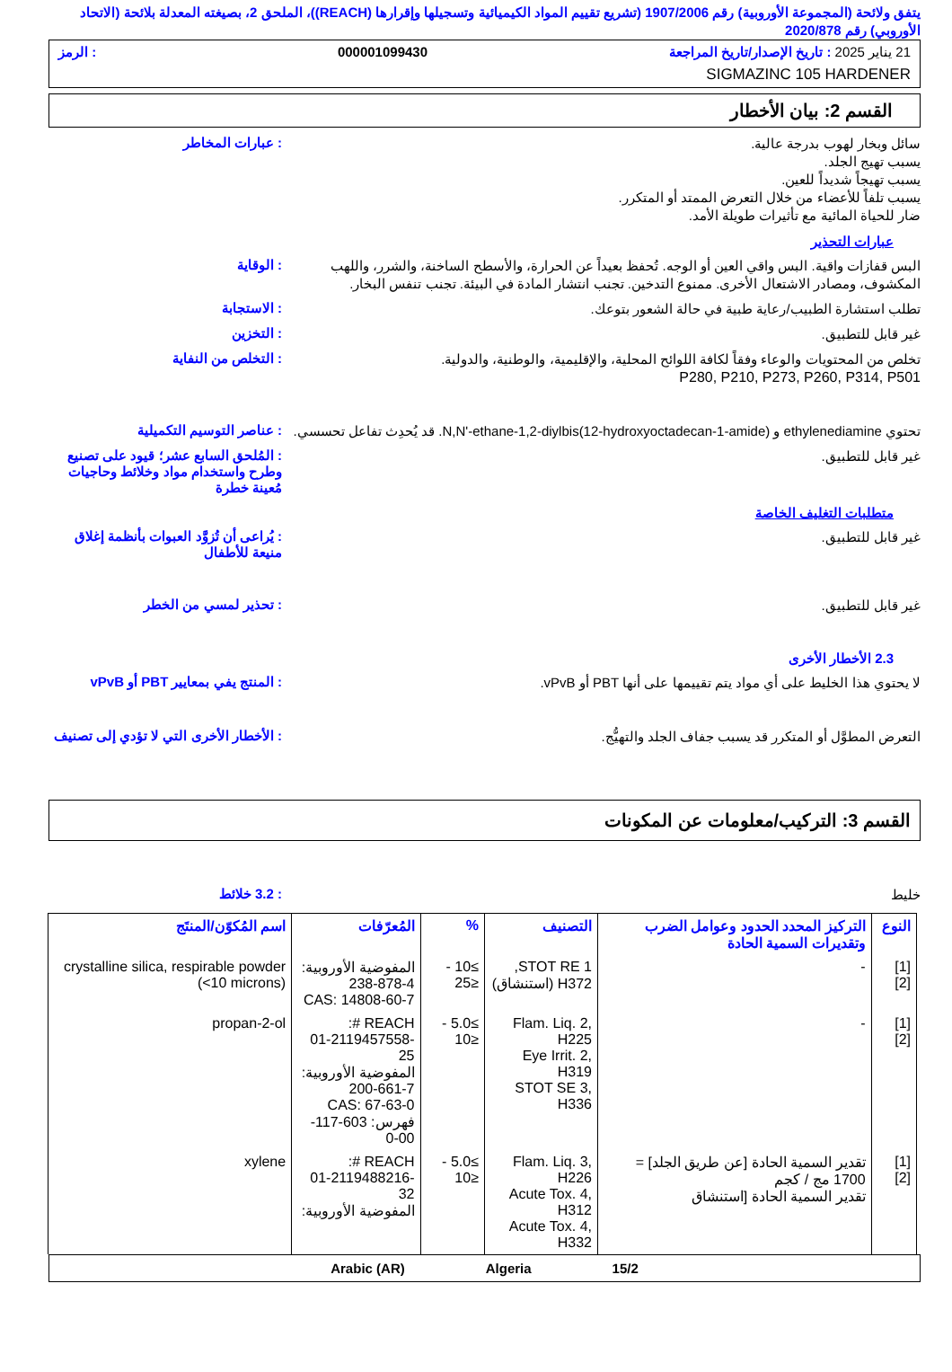يتفق ولائحة (المجموعة الأوروبية) رقم 1907/2006 (تشريع تقييم المواد الكيميائية وتسجيلها وإقرارها (REACH))، الملحق 2، بصيغته المعدلة بلائحة (الاتحاد الأوروبي) رقم 2020/878
21 يناير 2025 : تاريخ الإصدار/تاريخ المراجعة 000001099430: الرمز
SIGMAZINC 105 HARDENER
القسم 2: بيان الأخطار
سائل وبخار لهوب بدرجة عالية.
يسبب تهيج الجلد.
يسبب تهيجاً شديداً للعين.
يسبب تلفاً للأعضاء من خلال التعرض الممتد أو المتكرر.
ضار للحياة المائية مع تأثيرات طويلة الأمد.
: عبارات المخاطر
عبارات التحذير
البس قفازات واقية. البس واقي العين أو الوجه. تُحفظ بعيداً عن الحرارة، والأسطح الساخنة، والشرر، واللهب المكشوف، ومصادر الاشتعال الأخرى. ممنوع التدخين. تجنب انتشار المادة في البيئة. تجنب تنفس البخار.
: الوقاية
تطلب استشارة الطبيب/رعاية طبية في حالة الشعور بتوعك.
: الاستجابة
غير قابل للتطبيق.
: التخزين
تخلص من المحتويات والوعاء وفقاً لكافة اللوائح المحلية، والإقليمية، والوطنية، والدولية.
P280, P210, P273, P260, P314, P501
: التخلص من النفاية
تحتوي ethylenediamine و N,N'-ethane-1,2-diylbis(12-hydroxyoctadecan-1-amide). قد يُحدِث تفاعل تحسسي.
: عناصر التوسيم التكميلية
غير قابل للتطبيق.
: المُلحق السابع عشر؛ قيود على تصنيع وطرح واستخدام مواد وخلائط وحاجيات مُعينة خطرة
متطلبات التغليف الخاصة
غير قابل للتطبيق.
: يُراعى أن تُزوَّد العبوات بأنظمة إغلاق منيعة للأطفال
غير قابل للتطبيق.
: تحذير لمسي من الخطر
2.3 الأخطار الأخرى
لا يحتوي هذا الخليط على أي مواد يتم تقييمها على أنها PBT أو vPvB.
: المنتج يفي بمعايير PBT أو vPvB
التعرض المطوَّل أو المتكرر قد يسبب جفاف الجلد والتهيُّج.
: الأخطار الأخرى التي لا تؤدي إلى تصنيف
القسم 3: التركيب/معلومات عن المكونات
خليط
: 3.2 خلائط
| النوع | التركيز المحدد الحدود وعوامل الضرب وتقديرات السمية الحادة | التصنيف | % | المُعرّفات | اسم المُكوّن/المنتَج |
| --- | --- | --- | --- | --- | --- |
| [1] [2] | - | STOT RE 1, H372 (استنشاق) | ≥10 - ≤25 | المفوضية الأوروبية: 238-878-4 CAS: 14808-60-7 | crystalline silica, respirable powder (<10 microns) |
| [1] [2] | - | Flam. Liq. 2, H225 Eye Irrit. 2, H319 STOT SE 3, H336 | ≥5.0 - ≤10 | REACH #: 01-2119457558-25 المفوضية الأوروبية: 200-661-7 CAS: 67-63-0 فهرس: 603-117-00-0 | propan-2-ol |
| [1] [2] | تقدير السمية الحادة [عن طريق الجلد] = 1700 مج / كجم تقدير السمية الحادة [استنشاق | Flam. Liq. 3, H226 Acute Tox. 4, H312 Acute Tox. 4, H332 | ≥5.0 - ≤10 | REACH #: 01-2119488216-32 المفوضية الأوروبية: | xylene |
Arabic (AR) Algeria 15/2